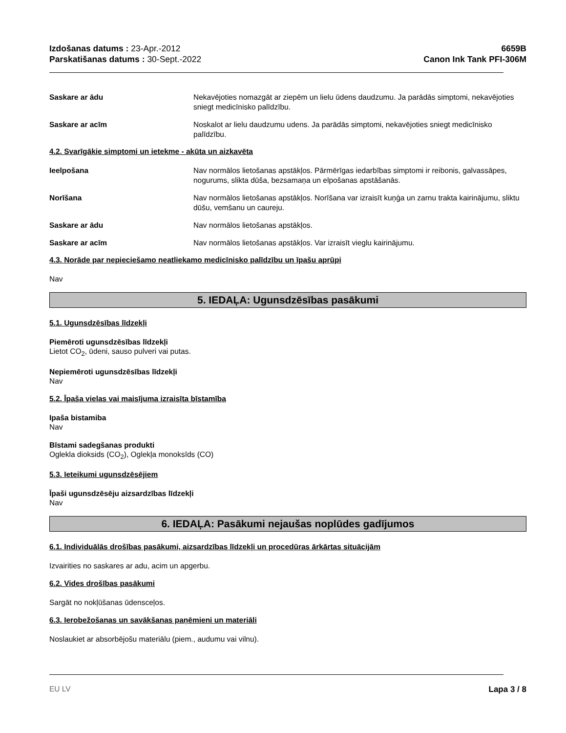Izdošanas datums : 23-Apr.-2012
Parskatišanas datums : 30-Sept.-2022
6659B
Canon Ink Tank PFI-306M
Saskare ar ādu Nekavējoties nomazgāt ar ziepēm un lielu ūdens daudzumu. Ja parādās simptomi, nekavējoties sniegt medicīnisko palīdzību.
Saskare ar acīm Noskalot ar lielu daudzumu udens. Ja parādās simptomi, nekavējoties sniegt medicīnisko palīdzību.
4.2. Svarīgākie simptomi un ietekme - akūta un aizkavēta
Ieelpošana Nav normālos lietošanas apstākļos. Pārmērīgas iedarbības simptomi ir reibonis, galvassāpes, nogurums, slikta dūša, bezsamaņa un elpošanas apstāšanās.
Norīšana Nav normālos lietošanas apstākļos. Norīšana var izraisīt kuņģa un zarnu trakta kairinājumu, sliktu dūšu, vemšanu un caureju.
Saskare ar ādu Nav normālos lietošanas apstākļos.
Saskare ar acīm Nav normālos lietošanas apstākļos. Var izraisīt vieglu kairinājumu.
4.3. Norāde par nepieciešamo neatliekamo medicīnisko palīdzību un īpašu aprūpi
Nav
5. IEDAĻA: Ugunsdzēsības pasākumi
5.1. Ugunsdzēsības līdzekļi
Piemēroti ugunsdzēsības līdzekļi
Lietot CO<sub>2</sub>, ūdeni, sauso pulveri vai putas.
Nepiemēroti ugunsdzēsības līdzekļi
Nav
5.2. Īpaša vielas vai maisījuma izraisīta bīstamība
Ipaša bistamiba
Nav
Bīstami sadegšanas produkti
Oglekla dioksids (CO<sub>2</sub>), Oglekļa monoksīds (CO)
5.3. Ieteikumi ugunsdzēsējiem
Īpaši ugunsdzēsēju aizsardzības līdzekļi
Nav
6. IEDAĻA: Pasākumi nejaušas noplūdes gadījumos
6.1. Individuālās drošības pasākumi, aizsardzības līdzekļi un procedūras ārkārtas situācijām
Izvairities no saskares ar adu, acim un apgerbu.
6.2. Vides drošības pasākumi
Sargāt no nokļūšanas ūdensceļos.
6.3. Ierobežošanas un savākšanas paņēmieni un materiāli
Noslaukiet ar absorbējošu materiālu (piem., audumu vai vilnu).
EU LV Lapa 3 / 8